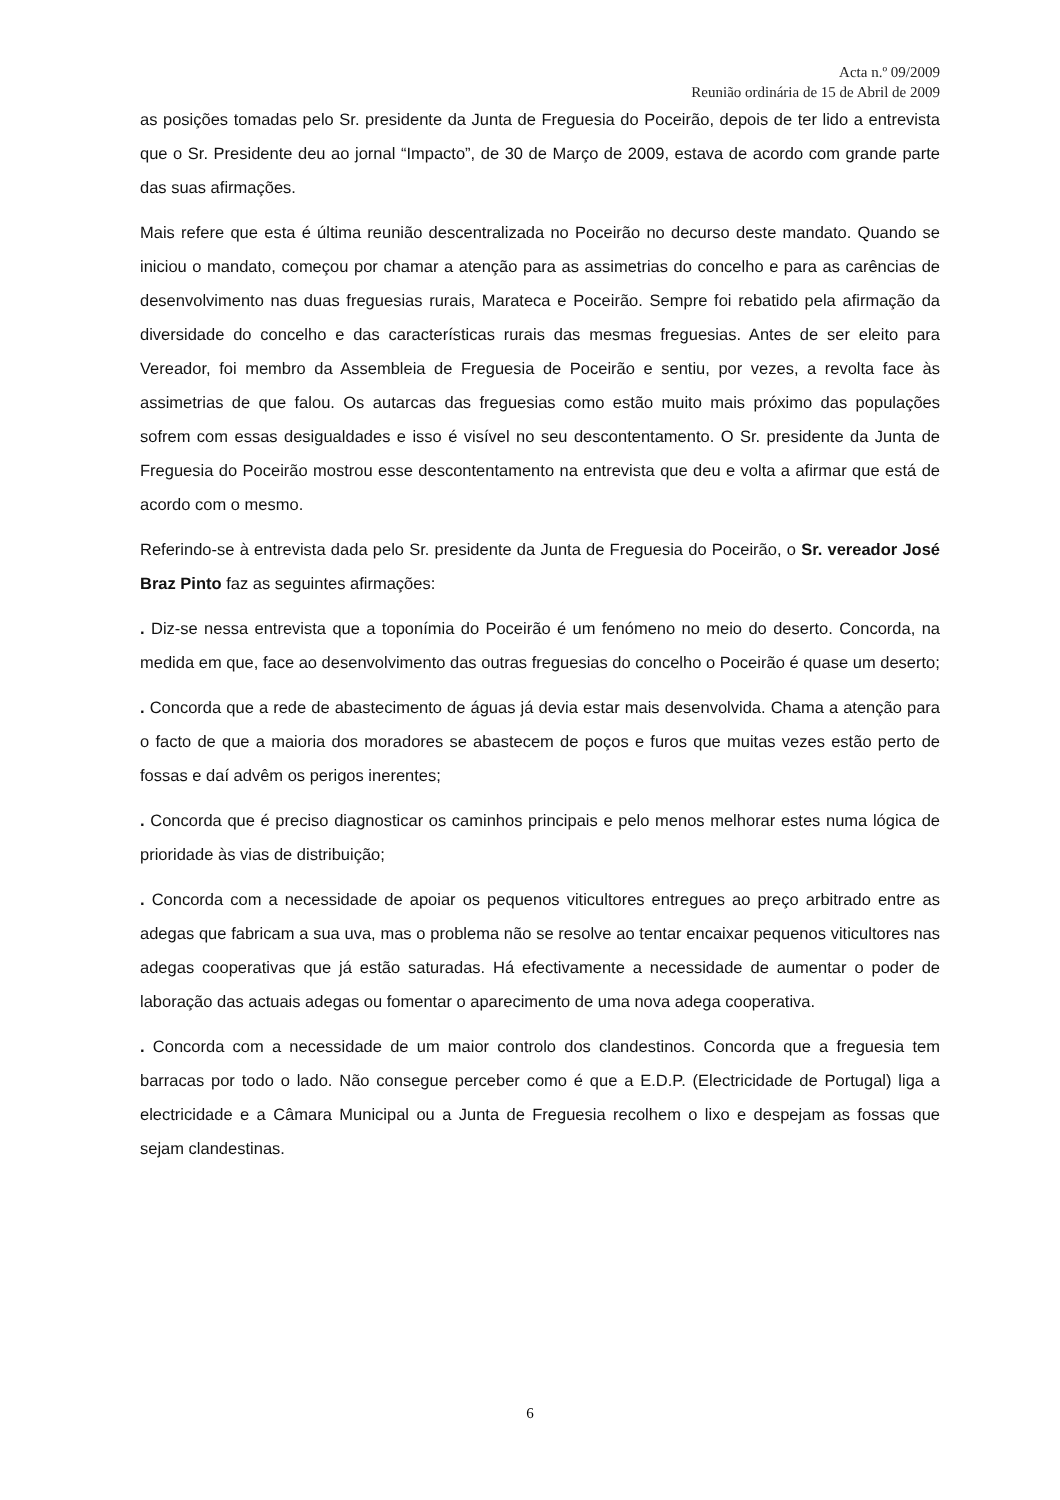Acta n.º 09/2009
Reunião ordinária de 15 de Abril de 2009
as posições tomadas pelo Sr. presidente da Junta de Freguesia do Poceirão, depois de ter lido a entrevista que o Sr. Presidente deu ao jornal “Impacto”, de 30 de Março de 2009, estava de acordo com grande parte das suas afirmações.
Mais refere que esta é última reunião descentralizada no Poceirão no decurso deste mandato. Quando se iniciou o mandato, começou por chamar a atenção para as assimetrias do concelho e para as carências de desenvolvimento nas duas freguesias rurais, Marateca e Poceirão. Sempre foi rebatido pela afirmação da diversidade do concelho e das características rurais das mesmas freguesias. Antes de ser eleito para Vereador, foi membro da Assembleia de Freguesia de Poceirão e sentiu, por vezes, a revolta face às assimetrias de que falou. Os autarcas das freguesias como estão muito mais próximo das populações sofrem com essas desigualdades e isso é visível no seu descontentamento. O Sr. presidente da Junta de Freguesia do Poceirão mostrou esse descontentamento na entrevista que deu e volta a afirmar que está de acordo com o mesmo.
Referindo-se à entrevista dada pelo Sr. presidente da Junta de Freguesia do Poceirão, o Sr. vereador José Braz Pinto faz as seguintes afirmações:
. Diz-se nessa entrevista que a toponímia do Poceirão é um fenómeno no meio do deserto. Concorda, na medida em que, face ao desenvolvimento das outras freguesias do concelho o Poceirão é quase um deserto;
. Concorda que a rede de abastecimento de águas já devia estar mais desenvolvida. Chama a atenção para o facto de que a maioria dos moradores se abastecem de poços e furos que muitas vezes estão perto de fossas e daí advêm os perigos inerentes;
. Concorda que é preciso diagnosticar os caminhos principais e pelo menos melhorar estes numa lógica de prioridade às vias de distribuição;
. Concorda com a necessidade de apoiar os pequenos viticultores entregues ao preço arbitrado entre as adegas que fabricam a sua uva, mas o problema não se resolve ao tentar encaixar pequenos viticultores nas adegas cooperativas que já estão saturadas. Há efectivamente a necessidade de aumentar o poder de laboração das actuais adegas ou fomentar o aparecimento de uma nova adega cooperativa.
. Concorda com a necessidade de um maior controlo dos clandestinos. Concorda que a freguesia tem barracas por todo o lado. Não consegue perceber como é que a E.D.P. (Electricidade de Portugal) liga a electricidade e a Câmara Municipal ou a Junta de Freguesia recolhem o lixo e despejam as fossas que sejam clandestinas.
6